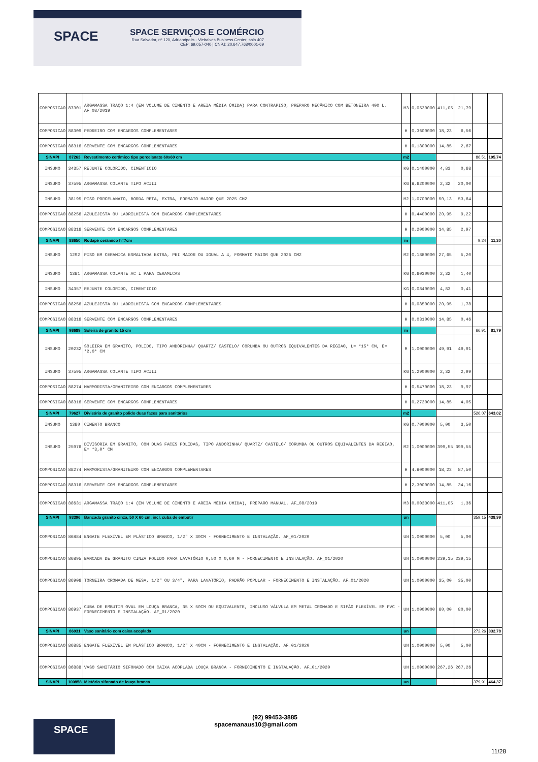SPACE
SPACE SERVIÇOS E COMÉRCIO
Rua Salvador, nº 120, Adrianópolis - Vieiralves Business Center, sala 407
CEP: 69.057-040 | CNPJ: 20.647.768/0001-69
| COMPOSICAO | 87301 | ARGAMASSA TRAÇO 1:4 (EM VOLUME DE CIMENTO E AREIA MÉDIA ÚMIDA) PARA CONTRAPISO, PREPARO MECÂNICO COM BETONEIRA 400 L. AF_08/2019 | M3 | 0,0530000 | 411,05 | 21,79 | | |
| COMPOSICAO | 88309 | PEDREIRO COM ENCARGOS COMPLEMENTARES | H | 0,3600000 | 18,23 | 6,56 | | |
| COMPOSICAO | 88316 | SERVENTE COM ENCARGOS COMPLEMENTARES | H | 0,1800000 | 14,85 | 2,67 | | |
| SINAPI | 87263 | Revestimento cerâmico tipo porcelanato 60x60 cm | m2 | | | | 86,51 | 105,74 |
| INSUMO | 34357 | REJUNTE COLORIDO, CIMENTICIO | KG | 0,1400000 | 4,83 | 0,68 | | |
| INSUMO | 37595 | ARGAMASSA COLANTE TIPO ACIII | KG | 8,6200000 | 2,32 | 20,00 | | |
| INSUMO | 38195 | PISO PORCELANATO, BORDA RETA, EXTRA, FORMATO MAIOR QUE 2025 CM2 | M2 | 1,0700000 | 50,13 | 53,64 | | |
| COMPOSICAO | 88256 | AZULEJISTA OU LADRILHISTA COM ENCARGOS COMPLEMENTARES | H | 0,4400000 | 20,95 | 9,22 | | |
| COMPOSICAO | 88316 | SERVENTE COM ENCARGOS COMPLEMENTARES | H | 0,2000000 | 14,85 | 2,97 | | |
| SINAPI | 88650 | Rodapé cerâmico h=7cm | m | | | | 9,24 | 11,30 |
| INSUMO | 1292 | PISO EM CERAMICA ESMALTADA EXTRA, PEI MAIOR OU IGUAL A 4, FORMATO MAIOR QUE 2025 CM2 | M2 | 0,1880000 | 27,65 | 5,20 | | |
| INSUMO | 1381 | ARGAMASSA COLANTE AC I PARA CERAMICAS | KG | 0,6030000 | 2,32 | 1,40 | | |
| INSUMO | 34357 | REJUNTE COLORIDO, CIMENTICIO | KG | 0,0840000 | 4,83 | 0,41 | | |
| COMPOSICAO | 88256 | AZULEJISTA OU LADRILHISTA COM ENCARGOS COMPLEMENTARES | H | 0,0850000 | 20,95 | 1,78 | | |
| COMPOSICAO | 88316 | SERVENTE COM ENCARGOS COMPLEMENTARES | H | 0,0310000 | 14,85 | 0,46 | | |
| SINAPI | 98689 | Soleira de granito 15 cm | m | | | | 66,91 | 81,79 |
| INSUMO | 20232 | SOLEIRA EM GRANITO, POLIDO, TIPO ANDORINHA/ QUARTZ/ CASTELO/ CORUMBA OU OUTROS EQUIVALENTES DA REGIAO, L= *15* CM, E= *2,0* CM | M | 1,0000000 | 49,91 | 49,91 | | |
| INSUMO | 37595 | ARGAMASSA COLANTE TIPO ACIII | KG | 1,2900000 | 2,32 | 2,99 | | |
| COMPOSICAO | 88274 | MARMORISTA/GRANITEIRO COM ENCARGOS COMPLEMENTARES | H | 0,5470000 | 18,23 | 9,97 | | |
| COMPOSICAO | 88316 | SERVENTE COM ENCARGOS COMPLEMENTARES | H | 0,2730000 | 14,85 | 4,05 | | |
| SINAPI | 79627 | Divisória de granito polido duas faces para sanitários | m2 | | | | 526,07 | 643,02 |
| INSUMO | 1380 | CIMENTO BRANCO | KG | 0,7000000 | 5,00 | 3,50 | | |
| INSUMO | 25976 | DIVISORIA EM GRANITO, COM DUAS FACES POLIDAS, TIPO ANDORINHA/ QUARTZ/ CASTELO/ CORUMBA OU OUTROS EQUIVALENTES DA REGIAO, E= *3,0* CM | M2 | 1,0000000 | 399,55 | 399,55 | | |
| COMPOSICAO | 88274 | MARMORISTA/GRANITEIRO COM ENCARGOS COMPLEMENTARES | H | 4,8000000 | 18,23 | 87,50 | | |
| COMPOSICAO | 88316 | SERVENTE COM ENCARGOS COMPLEMENTARES | H | 2,3000000 | 14,85 | 34,16 | | |
| COMPOSICAO | 88631 | ARGAMASSA TRAÇO 1:4 (EM VOLUME DE CIMENTO E AREIA MÉDIA ÚMIDA), PREPARO MANUAL. AF_08/2019 | M3 | 0,0033000 | 411,05 | 1,36 | | |
| SINAPI | 93396 | Bancada granito cinza, 50 X 60 cm, incl. cuba de embutir | un | | | | 359,15 | 438,99 |
| COMPOSICAO | 86884 | ENGATE FLEXÍVEL EM PLÁSTICO BRANCO, 1/2" X 30CM - FORNECIMENTO E INSTALAÇÃO. AF_01/2020 | UN | 1,0000000 | 5,00 | 5,00 | | |
| COMPOSICAO | 86895 | BANCADA DE GRANITO CINZA POLIDO PARA LAVATÓRIO 0,50 X 0,60 M - FORNECIMENTO E INSTALAÇÃO. AF_01/2020 | UN | 1,0000000 | 239,15 | 239,15 | | |
| COMPOSICAO | 86906 | TORNEIRA CROMADA DE MESA, 1/2" OU 3/4", PARA LAVATÓRIO, PADRÃO POPULAR - FORNECIMENTO E INSTALAÇÃO. AF_01/2020 | UN | 1,0000000 | 35,00 | 35,00 | | |
| COMPOSICAO | 86937 | CUBA DE EMBUTIR OVAL EM LOUÇA BRANCA, 35 X 50CM OU EQUIVALENTE, INCLUSO VÁLVULA EM METAL CROMADO E SIFÃO FLEXÍVEL EM PVC - FORNECIMENTO E INSTALAÇÃO. AF_01/2020 | UN | 1,0000000 | 80,00 | 80,00 | | |
| SINAPI | 86931 | Vaso sanitário com caixa acoplada | un | | | | 272,26 | 332,78 |
| COMPOSICAO | 86885 | ENGATE FLEXÍVEL EM PLÁSTICO BRANCO, 1/2" X 40CM - FORNECIMENTO E INSTALAÇÃO. AF_01/2020 | UN | 1,0000000 | 5,00 | 5,00 | | |
| COMPOSICAO | 86888 | VASO SANITÁRIO SIFONADO COM CAIXA ACOPLADA LOUÇA BRANCA - FORNECIMENTO E INSTALAÇÃO. AF_01/2020 | UN | 1,0000000 | 267,26 | 267,26 | | |
| SINAPI | 100858 | Mictório sifonado de louça branca | un | | | | 379,91 | 464,37 |
SPACE
(92) 99453-3885
spacemanaus10@gmail.com
11/28